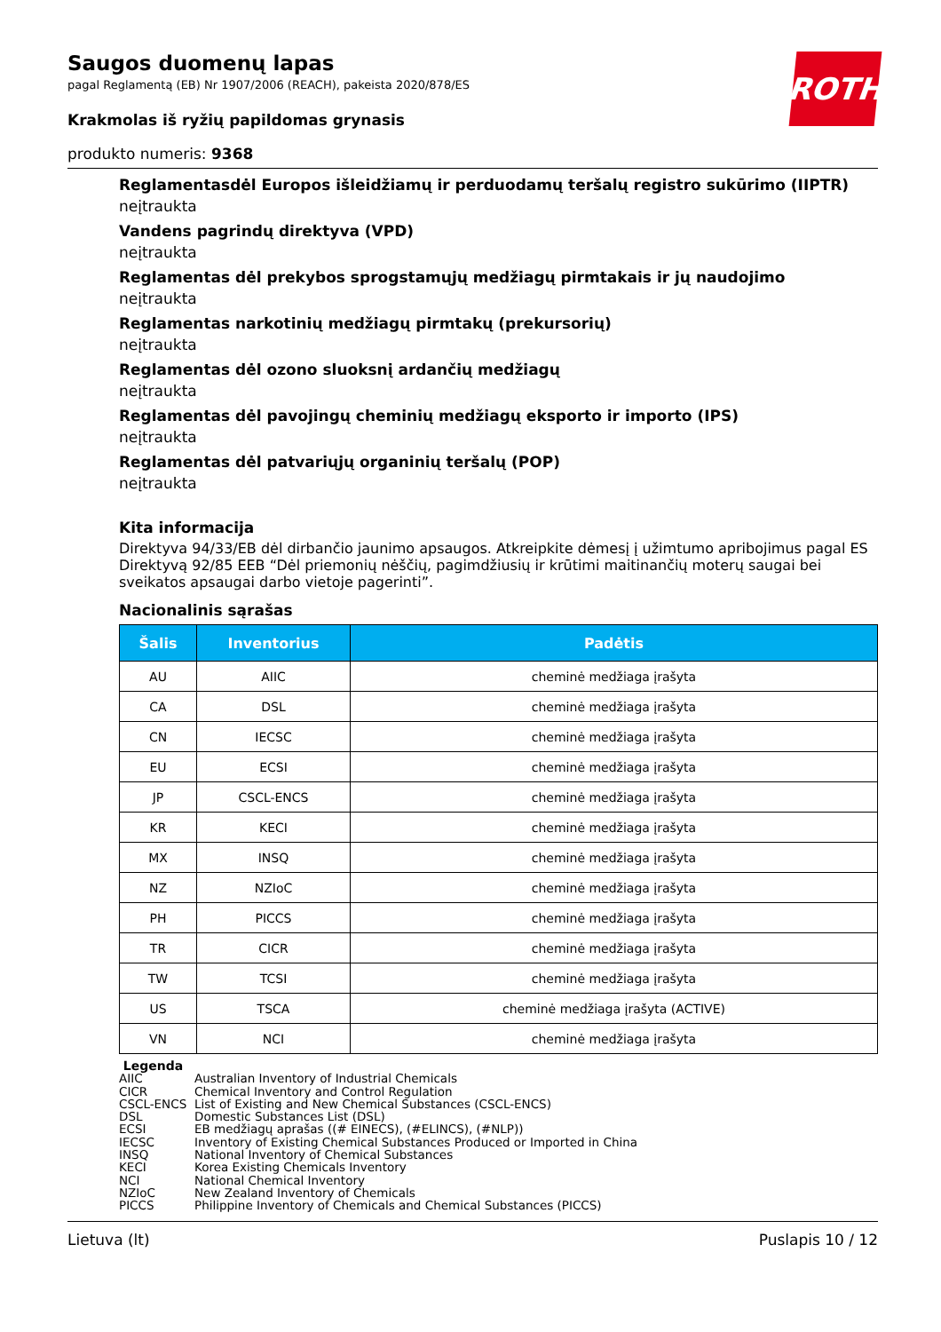ROTH
Saugos duomenų lapas
pagal Reglamentą (EB) Nr 1907/2006 (REACH), pakeista 2020/878/ES
Krakmolas iš ryžių papildomas grynasis
produkto numeris: 9368
Reglamentasdėl Europos išleidžiamų ir perduodamų teršalų registro sukūrimo (IIPTR)
neįtraukta
Vandens pagrindų direktyva (VPD)
neįtraukta
Reglamentas dėl prekybos sprogstamųjų medžiagų pirmtakais ir jų naudojimo
neįtraukta
Reglamentas narkotinių medžiagų pirmtakų (prekursorių)
neįtraukta
Reglamentas dėl ozono sluoksnį ardančių medžiagų
neįtraukta
Reglamentas dėl pavojingų cheminių medžiagų eksporto ir importo (IPS)
neįtraukta
Reglamentas dėl patvariųjų organinių teršalų (POP)
neįtraukta
Kita informacija
Direktyva 94/33/EB dėl dirbančio jaunimo apsaugos. Atkreipkite dėmesį į užimtumo apribojimus pagal ES Direktyvą 92/85 EEB “Dėl priemonių nėščių, pagimdžiusių ir krūtimi maitinančių moterų saugai bei sveikatos apsaugai darbo vietoje pagerinti”.
Nacionalinis sąrašas
| Šalis | Inventorius | Padėtis |
| --- | --- | --- |
| AU | AIIC | cheminė medžiaga įrašyta |
| CA | DSL | cheminė medžiaga įrašyta |
| CN | IECSC | cheminė medžiaga įrašyta |
| EU | ECSI | cheminė medžiaga įrašyta |
| JP | CSCL-ENCS | cheminė medžiaga įrašyta |
| KR | KECI | cheminė medžiaga įrašyta |
| MX | INSQ | cheminė medžiaga įrašyta |
| NZ | NZIoC | cheminė medžiaga įrašyta |
| PH | PICCS | cheminė medžiaga įrašyta |
| TR | CICR | cheminė medžiaga įrašyta |
| TW | TCSI | cheminė medžiaga įrašyta |
| US | TSCA | cheminė medžiaga įrašyta (ACTIVE) |
| VN | NCI | cheminė medžiaga įrašyta |
Legenda
AIIC Australian Inventory of Industrial Chemicals
CICR Chemical Inventory and Control Regulation
CSCL-ENCS List of Existing and New Chemical Substances (CSCL-ENCS)
DSL Domestic Substances List (DSL)
ECSI EB medžiagų aprašas ((# EINECS), (#ELINCS), (#NLP))
IECSC Inventory of Existing Chemical Substances Produced or Imported in China
INSQ National Inventory of Chemical Substances
KECI Korea Existing Chemicals Inventory
NCI National Chemical Inventory
NZIoC New Zealand Inventory of Chemicals
PICCS Philippine Inventory of Chemicals and Chemical Substances (PICCS)
Lietuva (lt) Puslapis 10 / 12